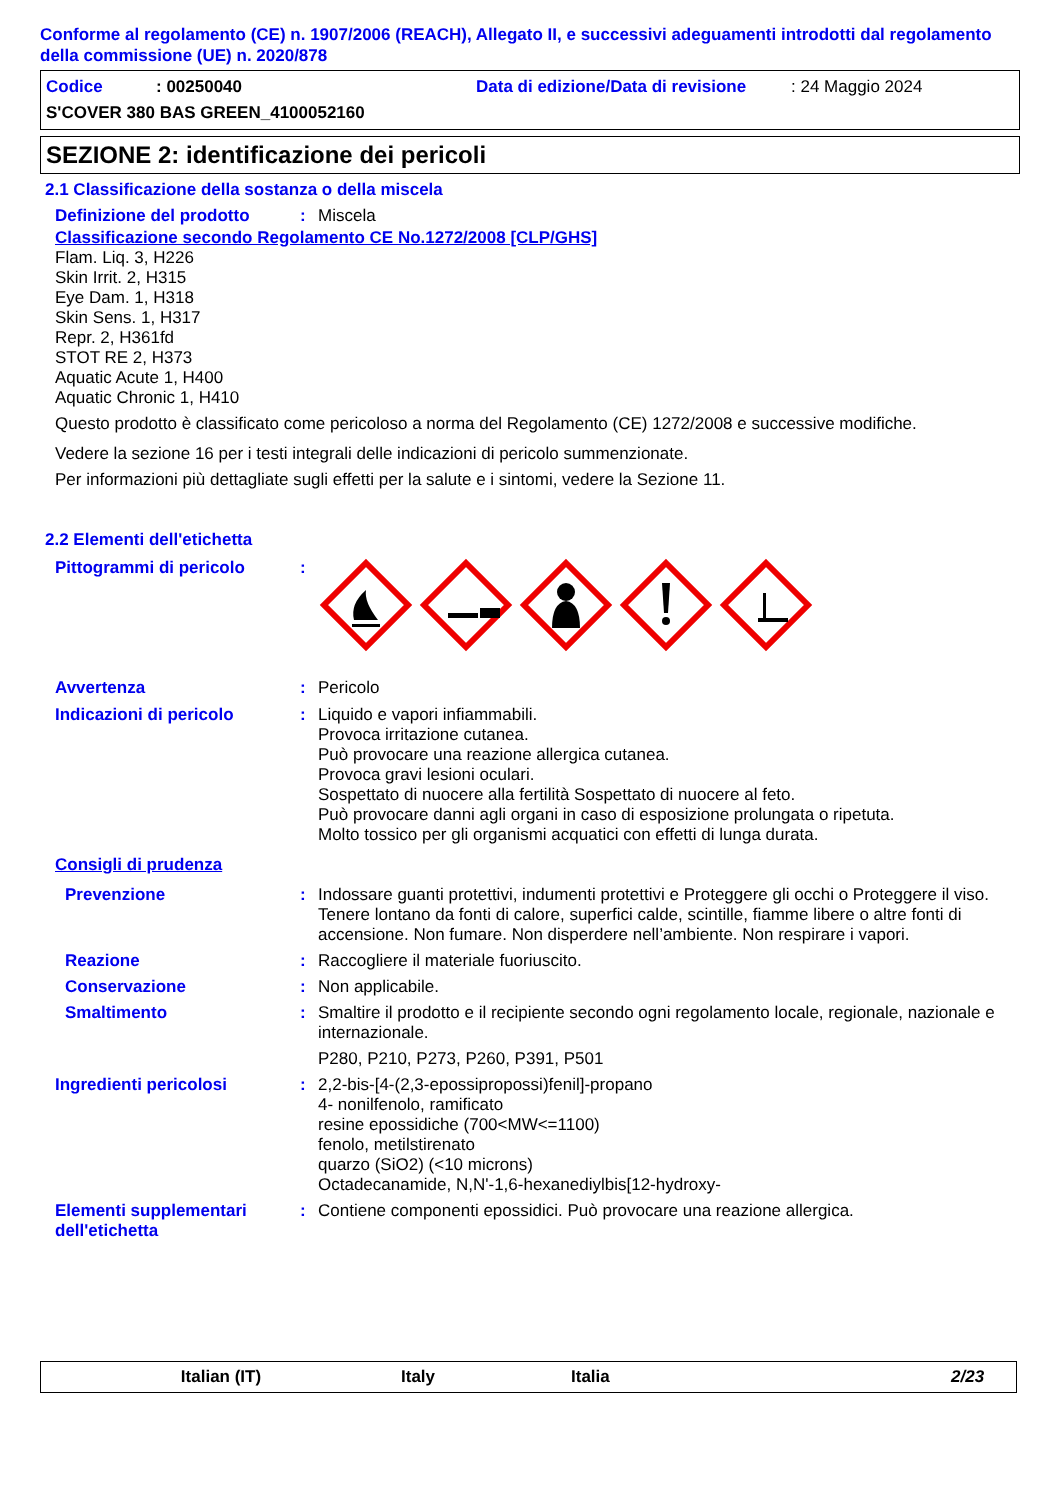Conforme al regolamento (CE) n. 1907/2006 (REACH), Allegato II, e successivi adeguamenti introdotti dal regolamento della commissione (UE) n. 2020/878
Codice: 00250040 Data di edizione/Data di revisione: 24 Maggio 2024
S'COVER 380 BAS GREEN_4100052160
SEZIONE 2: identificazione dei pericoli
2.1 Classificazione della sostanza o della miscela
Definizione del prodotto: Miscela
Classificazione secondo Regolamento CE No.1272/2008 [CLP/GHS]
Flam. Liq. 3, H226
Skin Irrit. 2, H315
Eye Dam. 1, H318
Skin Sens. 1, H317
Repr. 2, H361fd
STOT RE 2, H373
Aquatic Acute 1, H400
Aquatic Chronic 1, H410
Questo prodotto è classificato come pericoloso a norma del Regolamento (CE) 1272/2008 e successive modifiche.
Vedere la sezione 16 per i testi integrali delle indicazioni di pericolo summenzionate.
Per informazioni più dettagliate sugli effetti per la salute e i sintomi, vedere la Sezione 11.
2.2 Elementi dell'etichetta
Pittogrammi di pericolo:
Avvertenza: Pericolo
Indicazioni di pericolo: Liquido e vapori infiammabili.
Provoca irritazione cutanea.
Può provocare una reazione allergica cutanea.
Provoca gravi lesioni oculari.
Sospettato di nuocere alla fertilità Sospettato di nuocere al feto.
Può provocare danni agli organi in caso di esposizione prolungata o ripetuta.
Molto tossico per gli organismi acquatici con effetti di lunga durata.
Consigli di prudenza
Prevenzione: Indossare guanti protettivi, indumenti protettivi e Proteggere gli occhi o Proteggere il viso. Tenere lontano da fonti di calore, superfici calde, scintille, fiamme libere o altre fonti di accensione. Non fumare. Non disperdere nell’ambiente. Non respirare i vapori.
Reazione: Raccogliere il materiale fuoriuscito.
Conservazione: Non applicabile.
Smaltimento: Smaltire il prodotto e il recipiente secondo ogni regolamento locale, regionale, nazionale e internazionale.
P280, P210, P273, P260, P391, P501
Ingredienti pericolosi: 2,2-bis-[4-(2,3-epossipropossi)fenil]-propano
4- nonilfenolo, ramificato
resine epossidiche (700<MW<=1100)
fenolo, metilstirenato
quarzo (SiO2) (<10 microns)
Octadecanamide, N,N'-1,6-hexanediylbis[12-hydroxy-
Elementi supplementari dell'etichetta: Contiene componenti epossidici. Può provocare una reazione allergica.
Italian (IT) Italy Italia 2/23